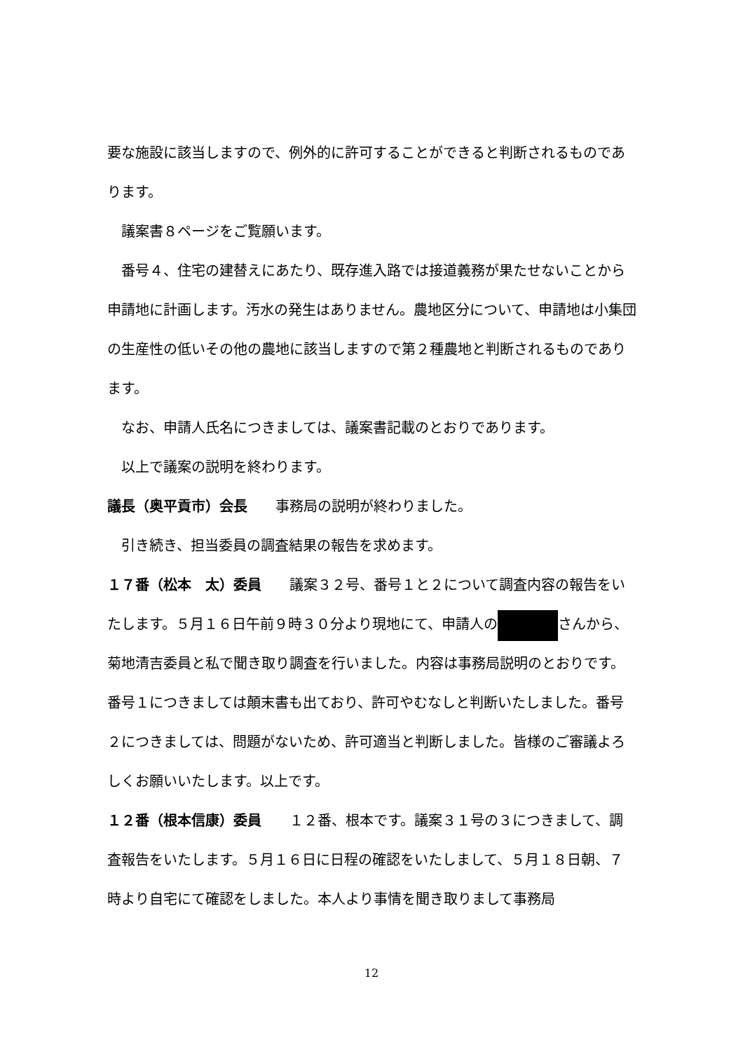要な施設に該当しますので、例外的に許可することができると判断されるものであります。
議案書８ページをご覧願います。
番号４、住宅の建替えにあたり、既存進入路では接道義務が果たせないことから申請地に計画します。汚水の発生はありません。農地区分について、申請地は小集団の生産性の低いその他の農地に該当しますので第２種農地と判断されるものであります。
なお、申請人氏名につきましては、議案書記載のとおりであります。
以上で議案の説明を終わります。
議長（奥平貢市）会長　　事務局の説明が終わりました。
引き続き、担当委員の調査結果の報告を求めます。
１７番（松本　太）委員　　議案３２号、番号１と２について調査内容の報告をいたします。５月１６日午前９時３０分より現地にて、申請人の さんから、菊地清吉委員と私で聞き取り調査を行いました。内容は事務局説明のとおりです。番号１につきましては顛末書も出ており、許可やむなしと判断いたしました。番号２につきましては、問題がないため、許可適当と判断しました。皆様のご審議よろしくお願いいたします。以上です。
１２番（根本信康）委員　　１２番、根本です。議案３１号の３につきまして、調査報告をいたします。５月１６日に日程の確認をいたしまして、５月１８日朝、７時より自宅にて確認をしました。本人より事情を聞き取りまして事務局
12